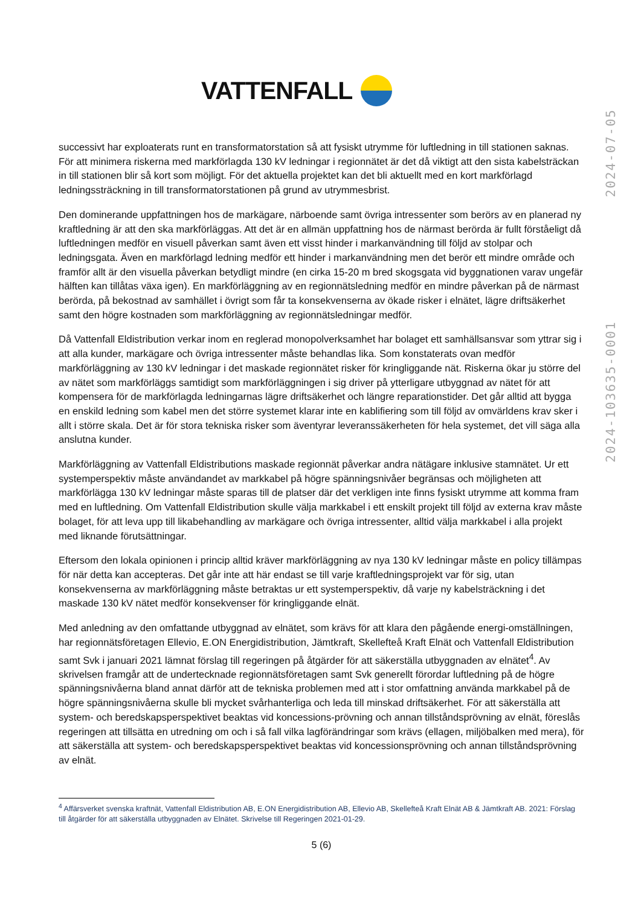VATTENFALL
2024-103635-0001 2024-07-05
successivt har exploaterats runt en transformatorstation så att fysiskt utrymme för luftledning in till stationen saknas. För att minimera riskerna med markförlagda 130 kV ledningar i regionnätet är det då viktigt att den sista kabelsträckan in till stationen blir så kort som möjligt. För det aktuella projektet kan det bli aktuellt med en kort markförlagd ledningssträckning in till transformatorstationen på grund av utrymmesbrist.
Den dominerande uppfattningen hos de markägare, närboende samt övriga intressenter som berörs av en planerad ny kraftledning är att den ska markförläggas. Att det är en allmän uppfattning hos de närmast berörda är fullt förståeligt då luftledningen medför en visuell påverkan samt även ett visst hinder i markanvändning till följd av stolpar och ledningsgata. Även en markförlagd ledning medför ett hinder i markanvändning men det berör ett mindre område och framför allt är den visuella påverkan betydligt mindre (en cirka 15-20 m bred skogsgata vid byggnationen varav ungefär hälften kan tillåtas växa igen). En markförläggning av en regionnätsledning medför en mindre påverkan på de närmast berörda, på bekostnad av samhället i övrigt som får ta konsekvenserna av ökade risker i elnätet, lägre driftsäkerhet samt den högre kostnaden som markförläggning av regionnätsledningar medför.
Då Vattenfall Eldistribution verkar inom en reglerad monopolverksamhet har bolaget ett samhällsansvar som yttrar sig i att alla kunder, markägare och övriga intressenter måste behandlas lika. Som konstaterats ovan medför markförläggning av 130 kV ledningar i det maskade regionnätet risker för kringliggande nät. Riskerna ökar ju större del av nätet som markförläggs samtidigt som markförläggningen i sig driver på ytterligare utbyggnad av nätet för att kompensera för de markförlagda ledningarnas lägre driftsäkerhet och längre reparationstider. Det går alltid att bygga en enskild ledning som kabel men det större systemet klarar inte en kablifiering som till följd av omvärldens krav sker i allt i större skala. Det är för stora tekniska risker som äventyrar leveranssäkerheten för hela systemet, det vill säga alla anslutna kunder.
Markförläggning av Vattenfall Eldistributions maskade regionnät påverkar andra nätägare inklusive stamnätet. Ur ett systemperspektiv måste användandet av markkabel på högre spänningsnivåer begränsas och möjligheten att markförlägga 130 kV ledningar måste sparas till de platser där det verkligen inte finns fysiskt utrymme att komma fram med en luftledning. Om Vattenfall Eldistribution skulle välja markkabel i ett enskilt projekt till följd av externa krav måste bolaget, för att leva upp till likabehandling av markägare och övriga intressenter, alltid välja markkabel i alla projekt med liknande förutsättningar.
Eftersom den lokala opinionen i princip alltid kräver markförläggning av nya 130 kV ledningar måste en policy tillämpas för när detta kan accepteras. Det går inte att här endast se till varje kraftledningsprojekt var för sig, utan konsekvenserna av markförläggning måste betraktas ur ett systemperspektiv, då varje ny kabelsträckning i det maskade 130 kV nätet medför konsekvenser för kringliggande elnät.
Med anledning av den omfattande utbyggnad av elnätet, som krävs för att klara den pågående energi-omställningen, har regionnätsföretagen Ellevio, E.ON Energidistribution, Jämtkraft, Skellefteå Kraft Elnät och Vattenfall Eldistribution samt Svk i januari 2021 lämnat förslag till regeringen på åtgärder för att säkerställa utbyggnaden av elnätet<sup>4</sup>. Av skrivelsen framgår att de undertecknade regionnätsföretagen samt Svk generellt förordar luftledning på de högre spänningsnivåerna bland annat därför att de tekniska problemen med att i stor omfattning använda markkabel på de högre spänningsnivåerna skulle bli mycket svårhanterliga och leda till minskad driftsäkerhet. För att säkerställa att system- och beredskapsperspektivet beaktas vid koncessions-prövning och annan tillståndsprövning av elnät, föreslås regeringen att tillsätta en utredning om och i så fall vilka lagförändringar som krävs (ellagen, miljöbalken med mera), för att säkerställa att system- och beredskapsperspektivet beaktas vid koncessionsprövning och annan tillståndsprövning av elnät.
<sup>4</sup> Affärsverket svenska kraftnät, Vattenfall Eldistribution AB, E.ON Energidistribution AB, Ellevio AB, Skellefteå Kraft Elnät AB & Jämtkraft AB. 2021: Förslag till åtgärder för att säkerställa utbyggnaden av Elnätet. Skrivelse till Regeringen 2021-01-29.
5 (6)